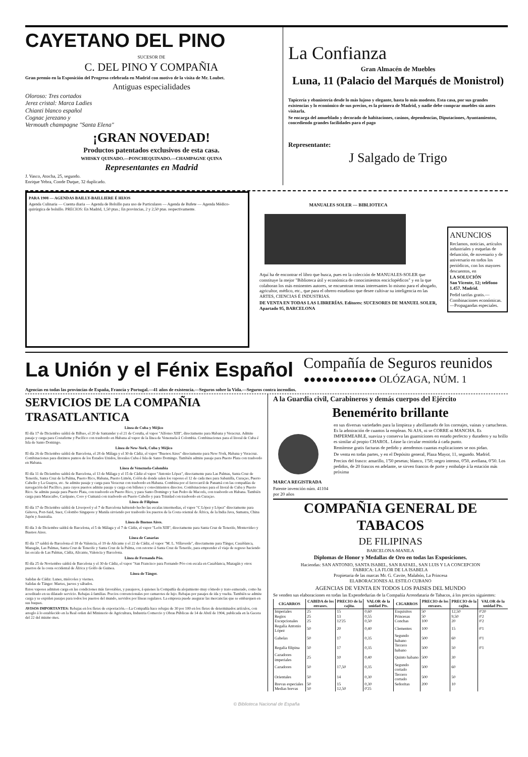CAYETANO DEL PINO
SUCESOR DE
C. DEL PINO Y COMPAÑIA
Gran premio en la Exposición del Progreso celebrada en Madrid con motivo de la visita de Mr. Loubet.
Antiguas especialidades
Oloroso: Tres cortados
Jerez cristal: Marca Ladies
Chianti blanco español
Cognac jerezano y
Vermouth champagne "Santa Elena"
¡GRAN NOVEDAD!
Productos patentados exclusivos de esta casa.
WHISKY QUINADO.—PONCHEQUINADO.—CHAMPAGNE QUINA
Representantes en Madrid
J. Vasco, Atocha, 25, segundo.
Enrique Yebra, Conde Duque, 32 duplicado.
La Confianza
Gran Almacén de Muebles
Luna, 11 (Palacio del Marqués de Monistrol)
Tapicería y ebanistería desde lo más lujoso y elegante, hasta lo más modesto. Esta casa, por sus grandes existencias y lo económico de sus precios, es la primera de Madrid, y nadie debe comprar muebles sin antes visitarla.
Se encarga del amueblado y decorado de habitaciones, casinos, dependencias, Diputaciones, Ayuntamientos, concediendo grandes facilidades para el pago
Representante:
J Salgado de Trigo
PARA 1908 — AGENDAS BAILLY-BAILLIERE É HIJOS
Agenda Culinaria — Cuenta diaria — Agenda de Bolsillo para uso de Particulares — Agenda de Bufete — Agenda Médico-quirúrgica de bolsillo. PRECIOS: En Madrid, 1,50 ptas.; En provincias, 2 y 2,50 ptas. respectivamente.
MANUALES SOLER — BIBLIOTECA
Aquí ha de encontrar el libro que busca, pues en la colección de MANUALES-SOLER que constituye la mejor "Biblioteca útil y económica de conocimientos enciclopédicos" y en la que colaboran los más eminentes autores, se encuentran temas interesantes lo mismo para el abogado, agricultor, médico, etc., que para el obrero estudioso que desee cultivar su inteligencia en las ARTES, CIENCIAS É INDUSTRIAS.
DE VENTA EN TODAS LAS LIBRERÍAS. Editores: SUCESORES DE MANUEL SOLER, Apartado 95, BARCELONA
ANUNCIOS
Reclamos, noticias, artículos industriales y esquelas de defunción, de novenario y de aniversario en todos los periódicos, con los mayores descuentos, en
LA SOLUCIÓN
San Vicente, 12; teléfono 1.457. Madrid.
Pedid tarifas gratis.—Combinaciones económicas.—Propagandas especiales.
La Unión y el Fénix Español
Compañía de Seguros reunidos
●●●●●●●●●●●● OLÓZAGA, NÚM. 1
Agencias en todas las provincias de España, Francia y Portugal.—41 años de existencia.—Seguros sobre la Vida.—Seguros contra incendios.
SERVICIOS DE LA COMPAÑIA TRASATLANTICA
Línea de Cuba y Méjico
El día 17 de Diciembre saldrá de Bilbao, el 20 de Santander y el 21 de Coruña, el vapor "Alfonso XIII", directamente para Habana y Veracruz. Admite pasaje y carga para Costafirme y Pacífico con trasbordo en Habana al vapor de la línea de Venezuela á Colombia. Combinaciones para el litoral de Cuba é Isla de Santo Domingo.
Línea de New-York, Cuba y Méjico
El día 26 de Diciembre saldrá de Barcelona, el 28 de Málaga y el 30 de Cádiz, el vapor "Buenos Aires" directamente para New-York, Habana y Veracruz. Combinaciones para distintos puntos de los Estados Unidos, litorales Cuba é Isla de Santo Domingo. También admite pasaje para Puerto Plata con trasbordo en Habana.
Línea de Venezuela-Colombia
El día 11 de Diciembre saldrá de Barcelona, el 13 de Málaga y el 15 de Cádiz el vapor "Antonio López", directamente para Las Palmas, Santa Cruz de Tenerife, Santa Cruz de la Palma, Puerto Rico, Habana, Puerto Limón, Colón de donde salen los vapores el 12 de cada mes para Sabanilla, Curaçao, Puerto Cabello y La Guayra, etc. Se admite pasaje y carga para Veracruz con trasbordo en Habana. Combina por el ferrocarril de Panamá con las compañías de navegación del Pacífico, para cuyos puertos admite pasaje y carga con billetes y conocimientos directos. Combinaciones para el litoral de Cuba y Puerto Rico. Se admite pasaje para Puerto Plata, con trasbordo en Puerto Rico, y para Santo Domingo y San Pedro de Macorís, con trasbordo en Habana. También carga para Maracaibo, Carúpano, Coro y Cumaná con trasbordo en Puerto Cabello y para Trinidad con trasbordo en Curaçao.
Línea de Filipinas
El día 17 de Diciembre saldrá de Liverpool y el 7 de Barcelona habiendo hecho las escalas intermedias, el vapor "C López y López" directamente para Génova, Port-Said, Suez, Colombo Singapore y Manila sirviendo por trasbordo los puertos de la Costa oriental de África, de la India Java, Sumatra, China Japón y Australia.
Línea de Buenos Aires.
El día 3 de Diciembre saldrá de Barcelona, el 5 de Málaga y el 7 de Cádiz, el vapor "León XIII", directamente para Santa Cruz de Tenerife, Montevideo y Buenos Aires.
Línea de Canarias
El día 17 saldrá de Barcelona el 18 de Valencia, el 19 de Alicante y el 22 de Cádiz, el vapor "M. L. Villaverde", directamente para Tánger, Casablanca, Mazagán, Las Palmas, Santa Cruz de Tenerife y Santa Cruz de la Palma, con retorno á Santa Cruz de Tenerife, para emprender el viaje de regreso haciendo las escala de Las Palmas, Cádiz, Alicante, Valencia y Barcelona.
Línea de Fernando Póo.
El día 25 de Noviembre saldrá de Barcelona y el 30 de Cádiz, el vapor "San Francisco para Fernando Póo con escala en Casablanca, Mazagán y otros puertos de la costa occidental de África y Golfo de Guinea.
Línea de Tánger.
Salidas de Cádiz: Lunes, miércoles y viernes.
Salidas de Tánger: Martes, jueves y sábados.
Estos vapores admiten carga en las condiciones más favorables, y pasajeros, á quienes la Compañía da alojamiento muy cómodo y trato esmerado, como ha acreditado en su dilatado servicio. Rebajas á familias. Precios convencionales por camarotes de lujo. Rebajas por pasajes de ida y vuelta. También se admite carga y se expiden pasajes para todos los puertos del mundo, servidos por líneas regulares. La empresa puede asegurar las mercancías que se embarquen en sus buques.
AVISOS IMPORTANTES: Rebajas en los fletes de exportación.—La Compañía hace rebajas de 30 por 100 en los fletes de determinados artículos, con arreglo á lo establecido en la Real orden del Ministerio de Agricultura, Industria Comercio y Obras Públicas de 14 de Abril de 1904, publicada en la Gaceta del 22 del mismo mes.
A la Guardia civil, Carabineros y demás cuerpos del Ejército
Benemérito brillante
MARCA REGISTRADA
Patente invención núm. 41104 por 20 años
en sus diversas variedades para la limpieza y abrillantado de los correajes, vainas y cartucheras. Es la admiración de cuantos la emplean. Ni AJA, ni se CORRE ni MANCHA. Es IMPERMEABLE, suaviza y conserva las guarniciones en estado perfecto y duradero y su brillo es similar al propio CHAROL. Léase la circular remitida á cada punto.
Remítense gratis facturas de pedido y atendemos cuantas explicaciones se nos pidan.
De venta en todas partes, y en el Depósito general, Plaza Mayor, 11, segundo. Madrid.
Precios del frasco: amarillo, 1'50 pesetas; blanco, 1'50; negro intenso, 0'50, avellana, 0'50. Los pedidos, de 20 frascos en adelante, se sirven francos de porte y embalaje á la estación más próxima
COMPAÑIA GENERAL DE TABACOS
DE FILIPINAS
BARCELONA-MANILA
Diplomas de Honor y Medallas de Oro en todas las Exposiciones.
Haciendas: SAN ANTONIO, SANTA ISABEL, SAN RAFAEL, SAN LUIS Y LA CONCEPCION
FABRICA: LA FLOR DE LA ISABELA
Propietaria de las marcas Mr. G. Cavite, Malabón, La Princesa
ELABORACIONES AL ESTILO CUBANO
AGENCIAS DE VENTA EN TODOS LOS PAISES DEL MUNDO
Se venden sus elaboraciones en todas las Expendedurías de la Compañía Arrendataria de Tabacos, á los precios siguientes:
| CIGARROS | CABIDA de los envases. | PRECIO de la cajita. | VALOR de la unidad Pts. | CIGARROS | PRECIO de los envases. | PRECIO de la cajita. | VALOR de la unidad Pts. |
| --- | --- | --- | --- | --- | --- | --- | --- |
| Imperiales | 25 | 15 | 0,60 | Exquisitos | 50 | 12,50 | 0'20 |
| Regios | 25 | 13 | 0,55 | Princesas | 50 | 9,50 | 0'2 |
| Excepcionales | 25 | 12'25 | 0,50 | Conchas | 100 | 20 | 0'2 |
| Regalía Antonio López | 50 | 20 | 0,40 | Clementes | 100 | 15 | 0'1 |
| Gabelas | 50 | 17 | 0,35 | Segundo habano | 500 | 60 | 0'1 |
| Regalía filipina | 50 | 17 | 0,35 | Tercero habano | 500 | 50 | 0'1 |
| Cazadores imperiales | 25 | 10 | 0,40 | Quinto habano | 500 | 30 | |
| Cazadores | 50 | 17,50 | 0,35 | Segundo cortado | 500 | 60 | |
| Orientales | 50 | 14 | 0,30 | Tercero cortado | 500 | 50 | |
| Brevas especiales | 50 | 15 | 0,30 | Señoritas | 200 | 10 | |
| Medias brevas | 50 | 12,50 | 0'25 | | | | |
© Biblioteca Nacional de España